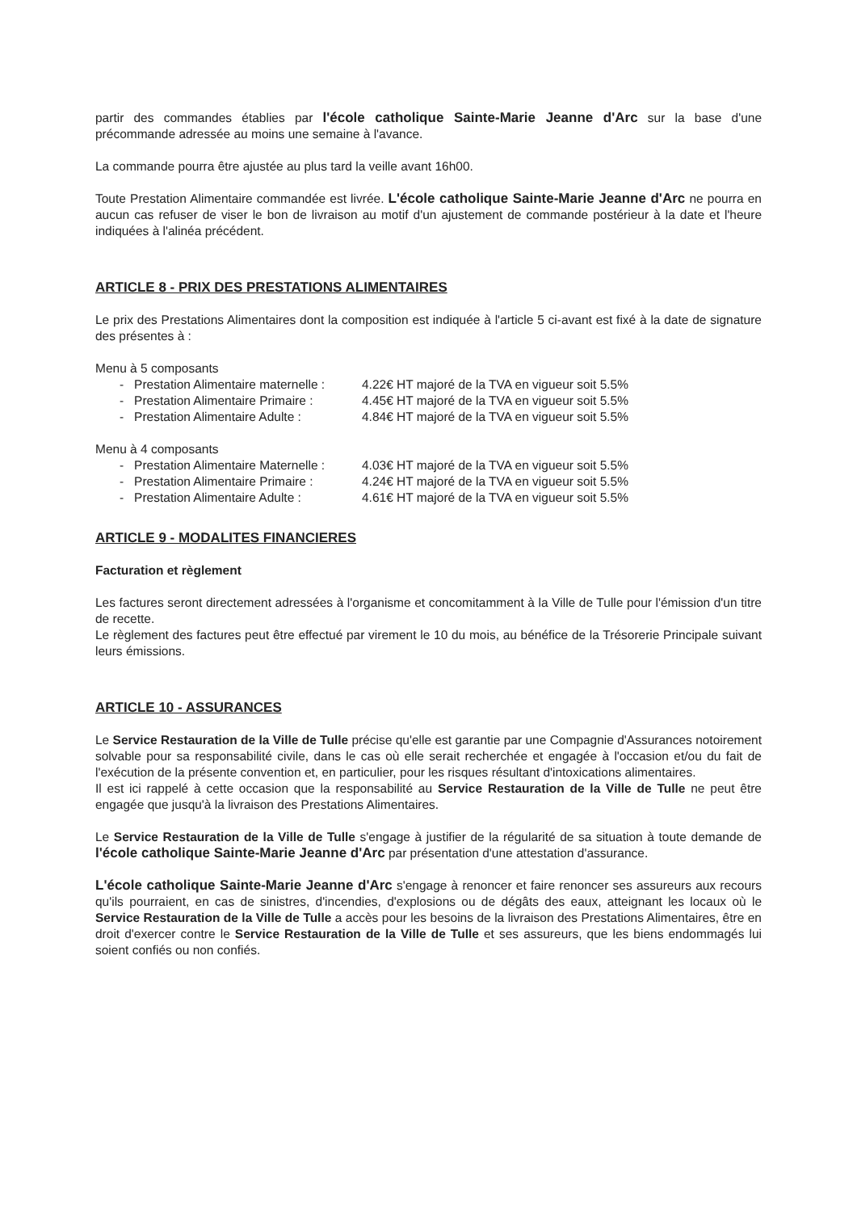partir des commandes établies par l'école catholique Sainte-Marie Jeanne d'Arc sur la base d'une précommande adressée au moins une semaine à l'avance.
La commande pourra être ajustée au plus tard la veille avant 16h00.
Toute Prestation Alimentaire commandée est livrée. L'école catholique Sainte-Marie Jeanne d'Arc ne pourra en aucun cas refuser de viser le bon de livraison au motif d'un ajustement de commande postérieur à la date et l'heure indiquées à l'alinéa précédent.
ARTICLE 8 - PRIX DES PRESTATIONS ALIMENTAIRES
Le prix des Prestations Alimentaires dont la composition est indiquée à l'article 5 ci-avant est fixé à la date de signature des présentes à :
Menu à 5 composants
- Prestation Alimentaire maternelle : 4.22€ HT majoré de la TVA en vigueur soit 5.5%
- Prestation Alimentaire Primaire : 4.45€ HT majoré de la TVA en vigueur soit 5.5%
- Prestation Alimentaire Adulte : 4.84€ HT majoré de la TVA en vigueur soit 5.5%
Menu à 4 composants
- Prestation Alimentaire Maternelle : 4.03€ HT majoré de la TVA en vigueur soit 5.5%
- Prestation Alimentaire Primaire : 4.24€ HT majoré de la TVA en vigueur soit 5.5%
- Prestation Alimentaire Adulte : 4.61€ HT majoré de la TVA en vigueur soit 5.5%
ARTICLE 9 - MODALITES FINANCIERES
Facturation et règlement
Les factures seront directement adressées à l'organisme et concomitamment à la Ville de Tulle pour l'émission d'un titre de recette.
Le règlement des factures peut être effectué par virement le 10 du mois, au bénéfice de la Trésorerie Principale suivant leurs émissions.
ARTICLE 10 - ASSURANCES
Le Service Restauration de la Ville de Tulle précise qu'elle est garantie par une Compagnie d'Assurances notoirement solvable pour sa responsabilité civile, dans le cas où elle serait recherchée et engagée à l'occasion et/ou du fait de l'exécution de la présente convention et, en particulier, pour les risques résultant d'intoxications alimentaires.
Il est ici rappelé à cette occasion que la responsabilité au Service Restauration de la Ville de Tulle ne peut être engagée que jusqu'à la livraison des Prestations Alimentaires.
Le Service Restauration de la Ville de Tulle s'engage à justifier de la régularité de sa situation à toute demande de l'école catholique Sainte-Marie Jeanne d'Arc par présentation d'une attestation d'assurance.
L'école catholique Sainte-Marie Jeanne d'Arc s'engage à renoncer et faire renoncer ses assureurs aux recours qu'ils pourraient, en cas de sinistres, d'incendies, d'explosions ou de dégâts des eaux, atteignant les locaux où le Service Restauration de la Ville de Tulle a accès pour les besoins de la livraison des Prestations Alimentaires, être en droit d'exercer contre le Service Restauration de la Ville de Tulle et ses assureurs, que les biens endommagés lui soient confiés ou non confiés.